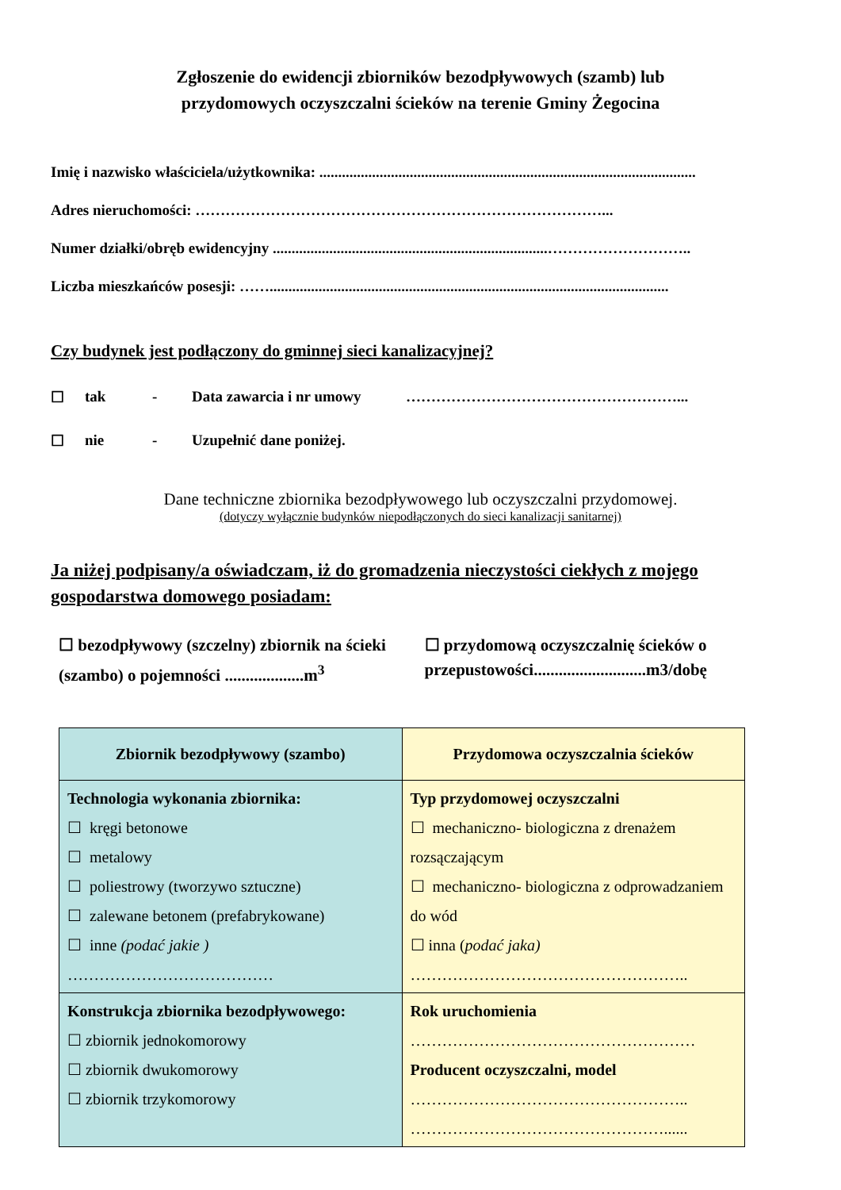Zgłoszenie do ewidencji zbiorników bezodpływowych (szamb) lub
przydomowych oczyszczalni ścieków na terenie Gminy Żegocina
Imię i nazwisko właściciela/użytkownika: ....................................................................................................
Adres nieruchomości: ………………………………………………………………………...
Numer działki/obręb ewidencyjny .........................................................................………………………..
Liczba mieszkańców posesji: ……..........................................................................................................
Czy budynek jest podłączony do gminnej sieci kanalizacyjnej?
☐ tak - Data zawarcia i nr umowy ………………………………………………...
☐ nie - Uzupełnić dane poniżej.
Dane techniczne zbiornika bezodpływowego lub oczyszczalni przydomowej.
(dotyczy wyłącznie budynków niepodłączonych do sieci kanalizacji sanitarnej)
Ja niżej podpisany/a oświadczam, iż do gromadzenia nieczystości ciekłych z mojego gospodarstwa domowego posiadam:
☐ bezodpływowy (szczelny) zbiornik na ścieki (szambo) o pojemności ...................m<sup>3</sup>
☐ przydomową oczyszczalnię ścieków o przepustowości...........................m3/dobę
| Zbiornik bezodpływowy (szambo) | Przydomowa oczyszczalnia ścieków |
| --- | --- |
| Technologia wykonania zbiornika: ☐ kręgi betonowe ☐ metalowy ☐ poliestrowy (tworzywo sztuczne) ☐ zalewane betonem (prefabrykowane) ☐ inne (podać jakie ) ………………………………… | Typ przydomowej oczyszczalni ☐ mechaniczno- biologiczna z drenażem rozsączającym ☐ mechaniczno- biologiczna z odprowadzaniem do wód ☐ inna ( podać jaka) …………………………………………….. |
| Konstrukcja zbiornika bezodpływowego: ☐ zbiornik jednokomorowy ☐ zbiornik dwukomorowy ☐ zbiornik trzykomorowy | Rok uruchomienia ……………………………………………… Producent oczyszczalni, model …………………………………………….. …………………………………………...... |